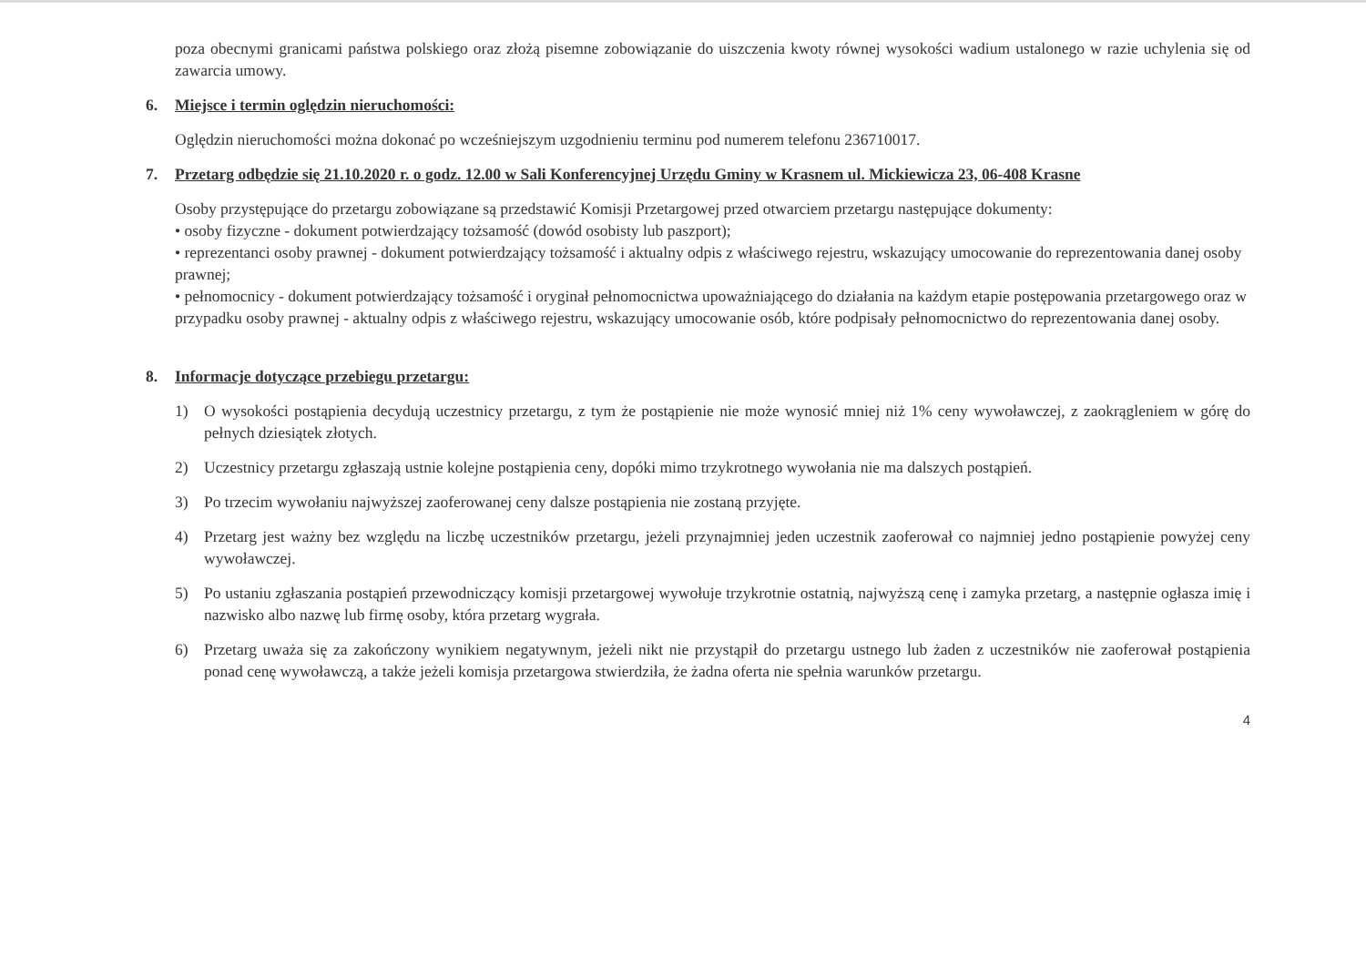poza obecnymi granicami państwa polskiego oraz złożą pisemne zobowiązanie do uiszczenia kwoty równej wysokości wadium ustalonego w razie uchylenia się od zawarcia umowy.
6. Miejsce i termin oględzin nieruchomości:
Oględzin nieruchomości można dokonać po wcześniejszym uzgodnieniu terminu pod numerem telefonu 236710017.
7. Przetarg odbędzie się 21.10.2020 r. o godz. 12.00 w Sali Konferencyjnej Urzędu Gminy w Krasnem ul. Mickiewicza 23, 06-408 Krasne
Osoby przystępujące do przetargu zobowiązane są przedstawić Komisji Przetargowej przed otwarciem przetargu następujące dokumenty:
• osoby fizyczne - dokument potwierdzający tożsamość (dowód osobisty lub paszport);
• reprezentanci osoby prawnej - dokument potwierdzający tożsamość i aktualny odpis z właściwego rejestru, wskazujący umocowanie do reprezentowania danej osoby prawnej;
• pełnomocnicy - dokument potwierdzający tożsamość i oryginał pełnomocnictwa upoważniającego do działania na każdym etapie postępowania przetargowego oraz w przypadku osoby prawnej - aktualny odpis z właściwego rejestru, wskazujący umocowanie osób, które podpisały pełnomocnictwo do reprezentowania danej osoby.
8. Informacje dotyczące przebiegu przetargu:
1) O wysokości postąpienia decydują uczestnicy przetargu, z tym że postąpienie nie może wynosić mniej niż 1% ceny wywoławczej, z zaokrągleniem w górę do pełnych dziesiątek złotych.
2) Uczestnicy przetargu zgłaszają ustnie kolejne postąpienia ceny, dopóki mimo trzykrotnego wywołania nie ma dalszych postąpień.
3) Po trzecim wywołaniu najwyższej zaoferowanej ceny dalsze postąpienia nie zostaną przyjęte.
4) Przetarg jest ważny bez względu na liczbę uczestników przetargu, jeżeli przynajmniej jeden uczestnik zaoferował co najmniej jedno postąpienie powyżej ceny wywoławczej.
5) Po ustaniu zgłaszania postąpień przewodniczący komisji przetargowej wywołuje trzykrotnie ostatnią, najwyższą cenę i zamyka przetarg, a następnie ogłasza imię i nazwisko albo nazwę lub firmę osoby, która przetarg wygrała.
6) Przetarg uważa się za zakończony wynikiem negatywnym, jeżeli nikt nie przystąpił do przetargu ustnego lub żaden z uczestników nie zaoferował postąpienia ponad cenę wywoławczą, a także jeżeli komisja przetargowa stwierdziła, że żadna oferta nie spełnia warunków przetargu.
4